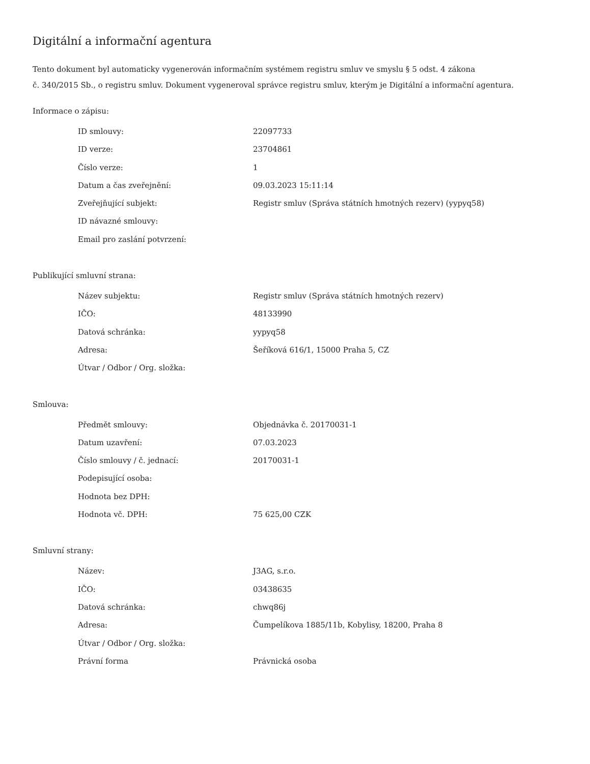Digitální a informační agentura
Tento dokument byl automaticky vygenerován informačním systémem registru smluv ve smyslu § 5 odst. 4 zákona
č. 340/2015 Sb., o registru smluv. Dokument vygeneroval správce registru smluv, kterým je Digitální a informační agentura.
Informace o zápisu:
| ID smlouvy: | 22097733 |
| ID verze: | 23704861 |
| Číslo verze: | 1 |
| Datum a čas zveřejnění: | 09.03.2023 15:11:14 |
| Zveřejňující subjekt: | Registr smluv (Správa státních hmotných rezerv) (yypyq58) |
| ID návazné smlouvy: | |
| Email pro zaslání potvrzení: | |
Publikující smluvní strana:
| Název subjektu: | Registr smluv (Správa státních hmotných rezerv) |
| IČO: | 48133990 |
| Datová schránka: | yypyq58 |
| Adresa: | Šeříková 616/1, 15000 Praha 5, CZ |
| Útvar / Odbor / Org. složka: | |
Smlouva:
| Předmět smlouvy: | Objednávka č. 20170031-1 |
| Datum uzavření: | 07.03.2023 |
| Číslo smlouvy / č. jednací: | 20170031-1 |
| Podepisující osoba: | |
| Hodnota bez DPH: | |
| Hodnota vč. DPH: | 75 625,00 CZK |
Smluvní strany:
| Název: | J3AG, s.r.o. |
| IČO: | 03438635 |
| Datová schránka: | chwq86j |
| Adresa: | Čumpelíkova 1885/11b, Kobylisy, 18200, Praha 8 |
| Útvar / Odbor / Org. složka: | |
| Právní forma | Právnická osoba |